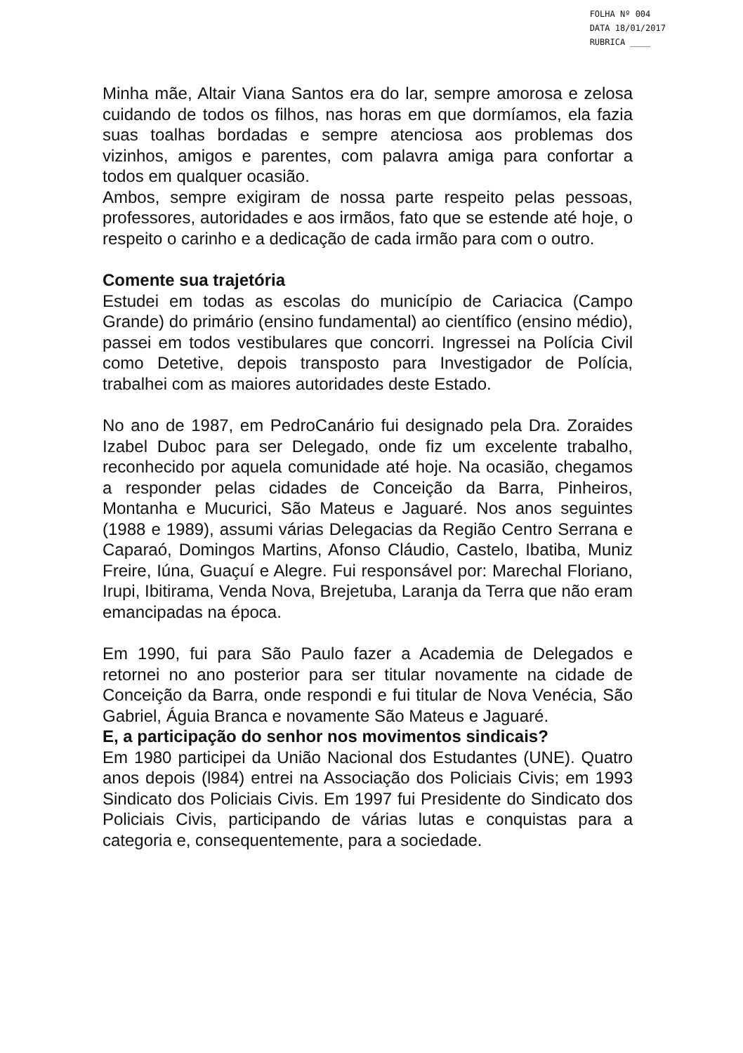FOLHA Nº 004
DATA 18/01/2017
RUBRICA ____
Minha mãe, Altair Viana Santos era do lar, sempre amorosa e zelosa cuidando de todos os filhos, nas horas em que dormíamos, ela fazia suas toalhas bordadas e sempre atenciosa aos problemas dos vizinhos, amigos e parentes, com palavra amiga para confortar a todos em qualquer ocasião.
Ambos, sempre exigiram de nossa parte respeito pelas pessoas, professores, autoridades e aos irmãos, fato que se estende até hoje, o respeito o carinho e a dedicação de cada irmão para com o outro.
Comente sua trajetória
Estudei em todas as escolas do município de Cariacica (Campo Grande) do primário (ensino fundamental) ao científico (ensino médio), passei em todos vestibulares que concorri. Ingressei na Polícia Civil como Detetive, depois transposto para Investigador de Polícia, trabalhei com as maiores autoridades deste Estado.
No ano de 1987, em PedroCanário fui designado pela Dra. Zoraides Izabel Duboc para ser Delegado, onde fiz um excelente trabalho, reconhecido por aquela comunidade até hoje. Na ocasião, chegamos a responder pelas cidades de Conceição da Barra, Pinheiros, Montanha e Mucurici, São Mateus e Jaguaré. Nos anos seguintes (1988 e 1989), assumi várias Delegacias da Região Centro Serrana e Caparaó, Domingos Martins, Afonso Cláudio, Castelo, Ibatiba, Muniz Freire, Iúna, Guaçuí e Alegre. Fui responsável por: Marechal Floriano, Irupi, Ibitirama, Venda Nova, Brejetuba, Laranja da Terra que não eram emancipadas na época.
Em 1990, fui para São Paulo fazer a Academia de Delegados e retornei no ano posterior para ser titular novamente na cidade de Conceição da Barra, onde respondi e fui titular de Nova Venécia, São Gabriel, Águia Branca e novamente São Mateus e Jaguaré.
E, a participação do senhor nos movimentos sindicais?
Em 1980 participei da União Nacional dos Estudantes (UNE). Quatro anos depois (l984) entrei na Associação dos Policiais Civis; em 1993 Sindicato dos Policiais Civis. Em 1997 fui Presidente do Sindicato dos Policiais Civis, participando de várias lutas e conquistas para a categoria e, consequentemente, para a sociedade.